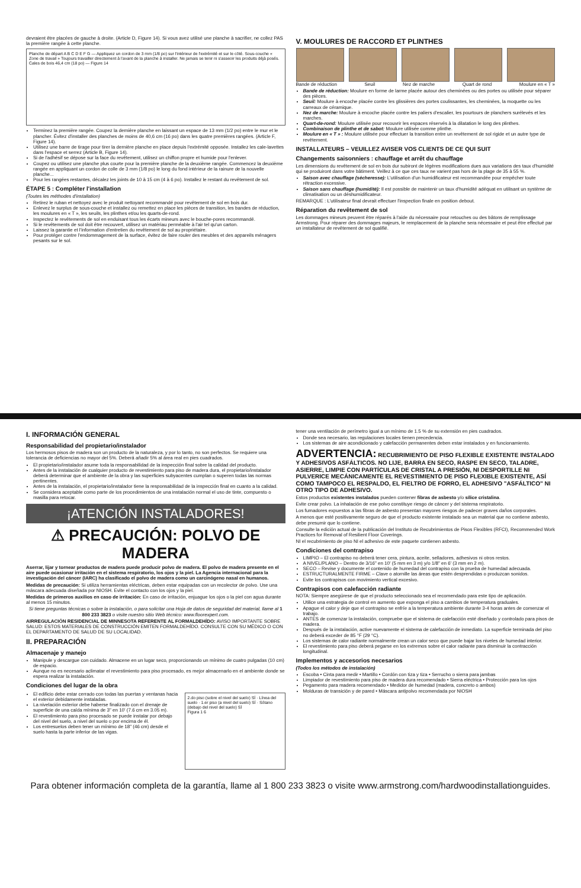devraient être placées de gauche à droite. (Article D, Figure 14). Si vous avez utilisé une planche à sacrifier, ne collez PAS la première rangée à cette planche.
Planche de départ A B C D E F G — Appliquez un cordon de 3 mm (1/8 po) sur l'intérieur de l'extrémité et sur le côté. Sous-couche « Zone de travail » Toujours travailler directement à l'avant de la planche à installer. Ne jamais se tenir ni s'asseoir les produits déjà posés. Cales de bois 46,4 cm (18 po) — Figure 14
Terminez la première rangée. Coupez la dernière planche en laissant un espace de 13 mm (1/2 po) entre le mur et le plancher. Évitez d'installer des planches de moins de 40,6 cm (16 po) dans les quatre premières rangées. (Article F, Figure 14).
Utilisez une barre de tirage pour tirer la dernière planche en place depuis l'extrémité opposée. Installez les cale-lavettes dans l'espace et serrez (Article B, Figure 14).
Si de l'adhésif se dépose sur la face du revêtement, utilisez un chiffon propre et humide pour l'enlever.
Coupez ou utilisez une planche plus courte pour la première planche de la deuxième rangée. Commencez la deuxième rangée en appliquant un cordon de colle de 3 mm (1/8 po) le long du fond intérieur de la rainure de la nouvelle planche...
Pour les rangées restantes, décalez les joints de 10 à 15 cm (4 à 6 po). Installez le restant du revêtement de sol.
ÉTAPE 5 : Compléter l'installation
(Toutes les méthodes d'installation)
Retirez le ruban et nettoyez avec le produit nettoyant recommandé pour revêtement de sol en bois dur.
Enlevez le surplus de sous-couche et installez ou remettez en place les pièces de transition, les bandes de réduction, les moulures en « T », les seuils, les plinthes et/ou les quarts-de-rond.
Inspectez le revêtements de sol en enduisant tous les écarts mineurs avec le bouche-pores recommandé.
Si le revêtements de sol doit être recouvert, utilisez un matériau perméable à l'air tel qu'un carton.
Laissez la garantie et l'information d'entretien du revêtement de sol au propriétaire.
Pour protéger contre l'endommagement de la surface, évitez de faire rouler des meubles et des appareils ménagers pesants sur le sol.
V. MOULURES DE RACCORD ET PLINTHES
Bande de réduction Seuil Nez de marche Quart de rond Moulure en « T »
Bande de réduction: Moulure en forme de larme placée autour des cheminées ou des portes ou utilisée pour séparer des pièces.
Seuil: Moulure à encoche placée contre les glissières des portes coulissantes, les cheminées, la moquette ou les carreaux de céramique.
Nez de marche: Moulure à encoche placée contre les paliers d'escalier, les pourtours de planchers surélevés et les marches.
Quart-de-rond: Moulure utilisée pour recouvrir les espaces réservés à la dilatation le long des plinthes.
Combinaison de plinthe et de sabot: Moulure utilisée comme plinthe.
Moulure en « T » : Moulure utilisée pour effectuer la transition entre un revêtement de sol rigide et un autre type de revêtement.
INSTALLATEURS – VEUILLEZ AVISER VOS CLIENTS DE CE QUI SUIT
Changements saisonniers : chauffage et arrêt du chauffage
Les dimensions du revêtement de sol en bois dur subiront de légères modifications dues aux variations des taux d'humidité qui se produiront dans votre bâtiment. Veillez à ce que ces taux ne varient pas hors de la plage de 35 à 55 %.
Saison avec chauffage (sécheresse): L'utilisation d'un humidificateur est recommandée pour empêcher toute rétraction excessive.
Saison sans chauffage (humidité): Il est possible de maintenir un taux d'humidité adéquat en utilisant un système de climatisation ou un déshumidificateur.
REMARQUE : L'utilisateur final devrait effectuer l'inspection finale en position debout.
Réparation du revêtement de sol
Les dommages mineurs peuvent être réparés à l'aide du nécessaire pour retouches ou des bâtons de remplissage Armstrong. Pour réparer des dommages majeurs, le remplacement de la planche sera nécessaire et peut être effectué par un installateur de revêtement de sol qualifié.
I. INFORMACIÓN GENERAL
Responsabilidad del propietario/instalador
Los hermosos pisos de madera son un producto de la naturaleza, y por lo tanto, no son perfectos. Se requiere una tolerancia de deficiencias no mayor del 5%. Deberá añadir 5% al área real en pies cuadrados.
El propietario/instalador asume toda la responsabilidad de la inspección final sobre la calidad del producto.
Antes de la instalación de cualquier producto de revestimiento para piso de madera dura, el propietario/instalador deberá determinar que el ambiente de la obra y las superficies subyacentes cumplan o superen todas las normas pertinentes.
Antes de la instalación, el propietario/instalador tiene la responsabilidad de la inspección final en cuanto a la calidad.
Se considera aceptable como parte de los procedimientos de una instalación normal el uso de tinte, compuesto o masilla para retocar.
¡ATENCIÓN INSTALADORES!
⚠ PRECAUCIÓN: POLVO DE MADERA
Aserrar, lijar y tornear productos de madera puede producir polvo de madera. El polvo de madera presente en el aire puede ocasionar irritación en el sistema respiratorio, los ojos y la piel. La Agencia internacional para la investigación del cáncer (IARC) ha clasificado el polvo de madera como un carcinógeno nasal en humanos.
Medidas de precaución: Si utiliza herramientas eléctricas, deben estar equipadas con un recolector de polvo. Use una máscara adecuada diseñada por NIOSH. Evite el contacto con los ojos y la piel.
Medidas de primeros auxilios en caso de irritación: En caso de irritación, enjuague los ojos o la piel con agua durante al menos 15 minutos.
Si tiene preguntas técnicas o sobre la instalación, o para solicitar una Hoja de datos de seguridad del material, llame al 1 800 233 3823 o visite nuestro sitio Web técnico: www.floorexpert.com.
AIRREGULACIÓN RESIDENCIAL DE MINNESOTA REFERENTE AL FORMALDEHÍDO: AVISO IMPORTANTE SOBRE SALUD: ESTOS MATERIALES DE CONSTRUCCIÓN EMITEN FORMALDEHÍDO. CONSULTE CON SU MÉDICO O CON EL DEPARTAMENTO DE SALUD DE SU LOCALIDAD.
II. PREPARACIÓN
Almacenaje y manejo
Manipule y descargue con cuidado. Almacene en un lugar seco, proporcionando un mínimo de cuatro pulgadas (10 cm) de espacio.
Aunque no es necesario aclimatar el revestimiento para piso procesado, es mejor almacenarlo en el ambiente donde se espera realizar la instalación.
Condiciones del lugar de la obra
El edificio debe estar cerrado con todas las puertas y ventanas hacia el exterior debidamente instaladas.
La nivelación exterior debe haberse finalizado con el drenaje de superficie de una caída mínima de 3" en 10' (7.6 cm en 3.05 m).
El revestimiento para piso procesado se puede instalar por debajo del nivel del suelo, a nivel del suelo o por encima de él.
Los entresuelos deben tener un mínimo de 18" (46 cm) desde el suelo hasta la parte inferior de las vigas.
2.do piso (sobre el nivel del suelo) SÍ · Línea del suelo · 1.er piso (a nivel del suelo) SÍ · Sótano (debajo del nivel del suelo) SÍ
Figura 1 6
tener una ventilación de perímetro igual a un mínimo de 1.5 % de su extensión en pies cuadrados.
Donde sea necesario, las regulaciones locales tienen precedencia.
Los sistemas de aire acondicionado y calefacción permanentes deben estar instalados y en funcionamiento.
ADVERTENCIA: RECUBRIMIENTO DE PISO FLEXIBLE EXISTENTE INSTALADO Y ADHESIVOS ASFÁLTICOS. NO LIJE, BARRA EN SECO, RASPE EN SECO, TALADRE, ASIERRE, LIMPIE CON PARTÍCULAS DE CRISTAL A PRESIÓN, NI DESPORTILLE NI PULVERICE MECÁNICAMENTE EL REVESTIMIENTO DE PISO FLEXIBLE EXISTENTE, ASÍ COMO TAMPOCO EL RESPALDO, EL FIELTRO DE FORRO, EL ADHESIVO "ASFÁLTICO" NI OTRO TIPO DE ADHESIVO.
Estos productos existentes instalados pueden contener fibras de asbesto y/o sílice cristalina.
Evite crear polvo. La inhalación de ese polvo constituye riesgo de cáncer y del sistema respiratorio.
Los fumadores expuestos a las fibras de asbesto presentan mayores riesgos de padecer graves daños corporales.
A menos que esté positivamente seguro de que el producto existente instalado sea un material que no contiene asbesto, debe presumir que lo contiene.
Consulte la edición actual de la publicación del Instituto de Recubrimientos de Pisos Flexibles (RFCI), Recommended Work Practices for Removal of Resilient Floor Coverings.
NI el recubrimiento de piso NI el adhesivo de este paquete contienen asbesto.
Condiciones del contrapiso
LIMPIO – El contrapiso no deberá tener cera, pintura, aceite, selladores, adhesivos ni otros restos.
A NIVEL/PLANO – Dentro de 3/16" en 10' (5 mm en 3 m) y/o 1/8" en 6' (3 mm en 2 m).
SECO – Revise y documente el contenido de humedad del contrapiso con la prueba de humedad adecuada.
ESTRUCTURALMENTE FIRME – Clave o atornille las áreas que estén desprendidas o produzcan sonidos.
Evite los contrapisos con movimiento vertical excesivo.
Contrapisos con calefacción radiante
NOTA: Siempre asegúrese de que el producto seleccionado sea el recomendado para este tipo de aplicación.
Utilice una estrategia de control en aumento que exponga el piso a cambios de temperatura graduales.
Apague el calor y deje que el contrapiso se enfríe a la temperatura ambiente durante 3-4 horas antes de comenzar el trabajo.
ANTES de comenzar la instalación, compruebe que el sistema de calefacción esté diseñado y controlado para pisos de madera.
Después de la instalación, active nuevamente el sistema de calefacción de inmediato. La superficie terminada del piso no deberá exceder de 85 °F (29 °C).
Los sistemas de calor radiante normalmente crean un calor seco que puede bajar los niveles de humedad interior.
El revestimiento para piso deberá pegarse en los extremos sobre el calor radiante para disminuir la contracción longitudinal.
Implementos y accesorios necesarios
(Todos los métodos de instalación)
Escoba • Cinta para medir • Martillo • Cordón con tiza y tiza • Serrucho o sierra para jambas
Limpiador de revestimiento para piso de madera dura recomendado • Sierra eléctrica • Protección para los ojos
Pegamento para madera recomendado • Medidor de humedad (madera, concreto o ambos)
Molduras de transición y de pared • Máscara antipolvo recomendada por NIOSH
Para obtener información completa de la garantía, llame al 1 800 233 3823 o visite www.armstrong.com/hardwoodinstallationguides.